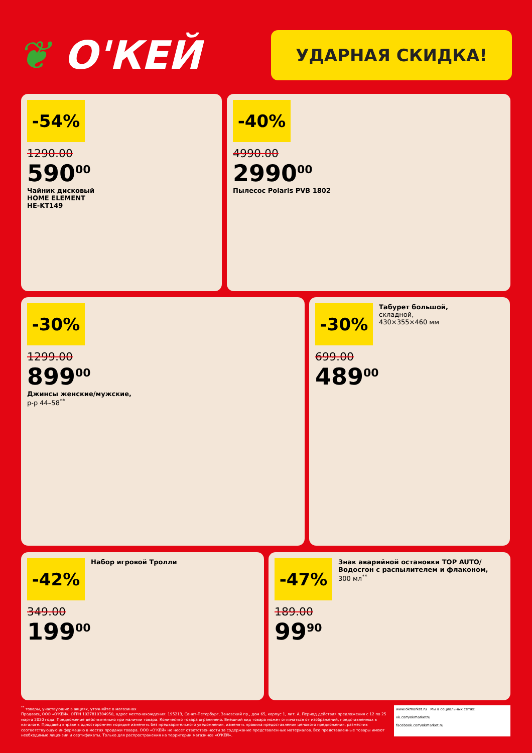❦ О'КЕЙ
УДАРНАЯ СКИДКА!
-54%
1290.00
590<sup>00</sup>
Чайник дисковый
HOME ELEMENT
HE-KT149
-40%
4990.00
2990<sup>00</sup>
Пылесос Polaris PVB 1802
-30%
1299.00
899<sup>00</sup>
Джинсы женские/мужские,
р-р 44–58<sup>**</sup>
-30%
Табурет большой,
складной,
430×355×460 мм
699.00
489<sup>00</sup>
-42%
Набор игровой Тролли
349.00
199<sup>00</sup>
-47%
Знак аварийной остановки TOP AUTO/
Водосгон с распылителем и флаконом,
300 мл<sup>**</sup>
189.00
99<sup>90</sup>
<sup>**</sup> товары, участвующие в акциях, уточняйте в магазинах
Продавец ООО «О'КЕЙ», ОГРН 1027810304950, адрес местонахождения: 195213, Санкт-Петербург, Заневский пр., дом 65, корпус 1, лит. А. Период действия предложения с 12 по 25 марта 2020 года. Предложение действительно при наличии товара. Количество товара ограничено. Внешний вид товара может отличаться от изображений, представленных в каталоге. Продавец вправе в одностороннем порядке изменять без предварительного уведомления, изменять правила предоставления ценового предложения, разместив соответствующую информацию в местах продажи товара. ООО «О'КЕЙ» не несет ответственности за содержание представленных материалов. Все представленные товары имеют необходимые лицензии и сертификаты. Только для распространения на территории магазинов «О'КЕЙ».
www.okmarket.ru Мы в социальных сетях:
vk.com/okmarketru
facebook.com/okmarket.ru